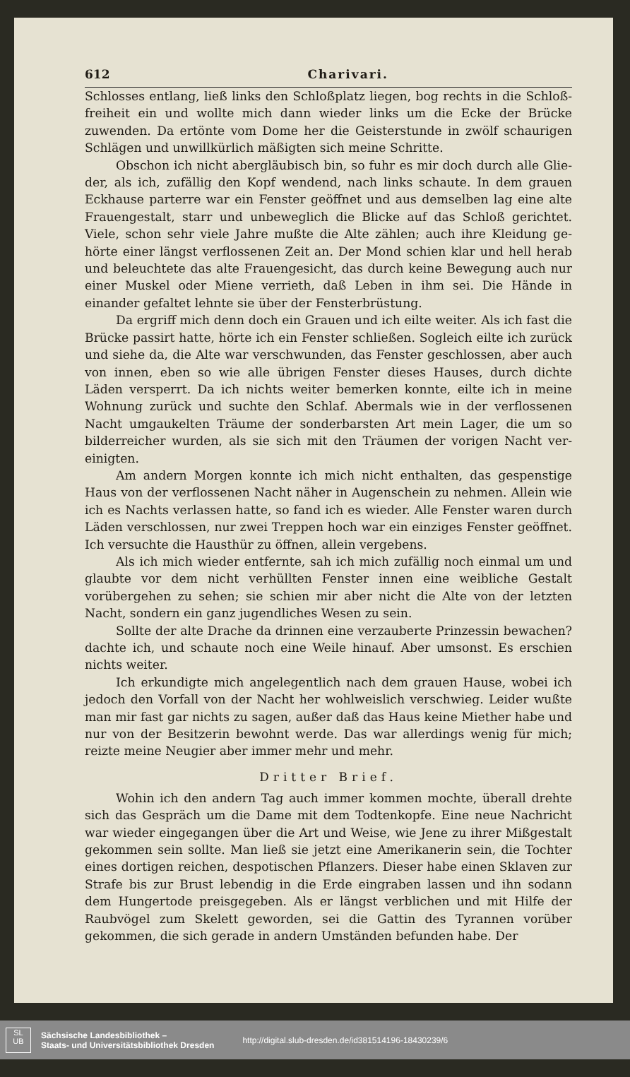612 Charivari.
Schlosses entlang, ließ links den Schloßplatz liegen, bog rechts in die Schloß­freiheit ein und wollte mich dann wieder links um die Ecke der Brücke zuwenden. Da ertönte vom Dome her die Geisterstunde in zwölf schaurigen Schlägen und unwillkürlich mäßigten sich meine Schritte.
Obschon ich nicht abergläubisch bin, so fuhr es mir doch durch alle Glie­der, als ich, zufällig den Kopf wendend, nach links schaute. In dem grauen Eckhause parterre war ein Fenster geöffnet und aus demselben lag eine alte Frauengestalt, starr und unbeweglich die Blicke auf das Schloß gerichtet. Viele, schon sehr viele Jahre mußte die Alte zählen; auch ihre Kleidung ge­hörte einer längst verflossenen Zeit an. Der Mond schien klar und hell herab und beleuchtete das alte Frauengesicht, das durch keine Bewegung auch nur einer Muskel oder Miene verrieth, daß Leben in ihm sei. Die Hände in einander gefaltet lehnte sie über der Fensterbrüstung.
Da ergriff mich denn doch ein Grauen und ich eilte weiter. Als ich fast die Brücke passirt hatte, hörte ich ein Fenster schließen. Sogleich eilte ich zurück und siehe da, die Alte war verschwunden, das Fenster geschlossen, aber auch von innen, eben so wie alle übrigen Fenster dieses Hauses, durch dichte Läden versperrt. Da ich nichts weiter bemerken konnte, eilte ich in meine Wohnung zurück und suchte den Schlaf. Abermals wie in der verflossenen Nacht umgaukelten Träume der sonderbarsten Art mein Lager, die um so bilderreicher wurden, als sie sich mit den Träumen der vorigen Nacht ver­einigten.
Am andern Morgen konnte ich mich nicht enthalten, das gespenstige Haus von der verflossenen Nacht näher in Augenschein zu nehmen. Allein wie ich es Nachts verlassen hatte, so fand ich es wieder. Alle Fenster waren durch Läden verschlossen, nur zwei Treppen hoch war ein einziges Fenster geöffnet. Ich versuchte die Hausthür zu öffnen, allein vergebens.
Als ich mich wieder entfernte, sah ich mich zufällig noch einmal um und glaubte vor dem nicht verhüllten Fenster innen eine weibliche Gestalt vorüber­gehen zu sehen; sie schien mir aber nicht die Alte von der letzten Nacht, son­dern ein ganz jugendliches Wesen zu sein.
Sollte der alte Drache da drinnen eine verzauberte Prinzessin bewachen? dachte ich, und schaute noch eine Weile hinauf. Aber umsonst. Es erschien nichts weiter.
Ich erkundigte mich angelegentlich nach dem grauen Hause, wobei ich jedoch den Vorfall von der Nacht her wohlweislich verschwieg. Leider wußte man mir fast gar nichts zu sagen, außer daß das Haus keine Miether habe und nur von der Besitzerin bewohnt werde. Das war allerdings wenig für mich; reizte meine Neugier aber immer mehr und mehr.
Dritter Brief.
Wohin ich den andern Tag auch immer kommen mochte, überall drehte sich das Gespräch um die Dame mit dem Todtenkopfe. Eine neue Nachricht war wieder eingegangen über die Art und Weise, wie Jene zu ihrer Miß­gestalt gekommen sein sollte. Man ließ sie jetzt eine Amerikanerin sein, die Tochter eines dortigen reichen, despotischen Pflanzers. Dieser habe einen Sklaven zur Strafe bis zur Brust lebendig in die Erde eingraben lassen und ihn sodann dem Hungertode preisgegeben. Als er längst verblichen und mit Hilfe der Raubvögel zum Skelett geworden, sei die Gattin des Tyrannen vorüber gekommen, die sich gerade in andern Umständen befunden habe. Der
SL
UB
Sächsische Landesbibliothek –
Staats- und Universitätsbibliothek Dresden
http://digital.slub-dresden.de/id381514196-18430239/6